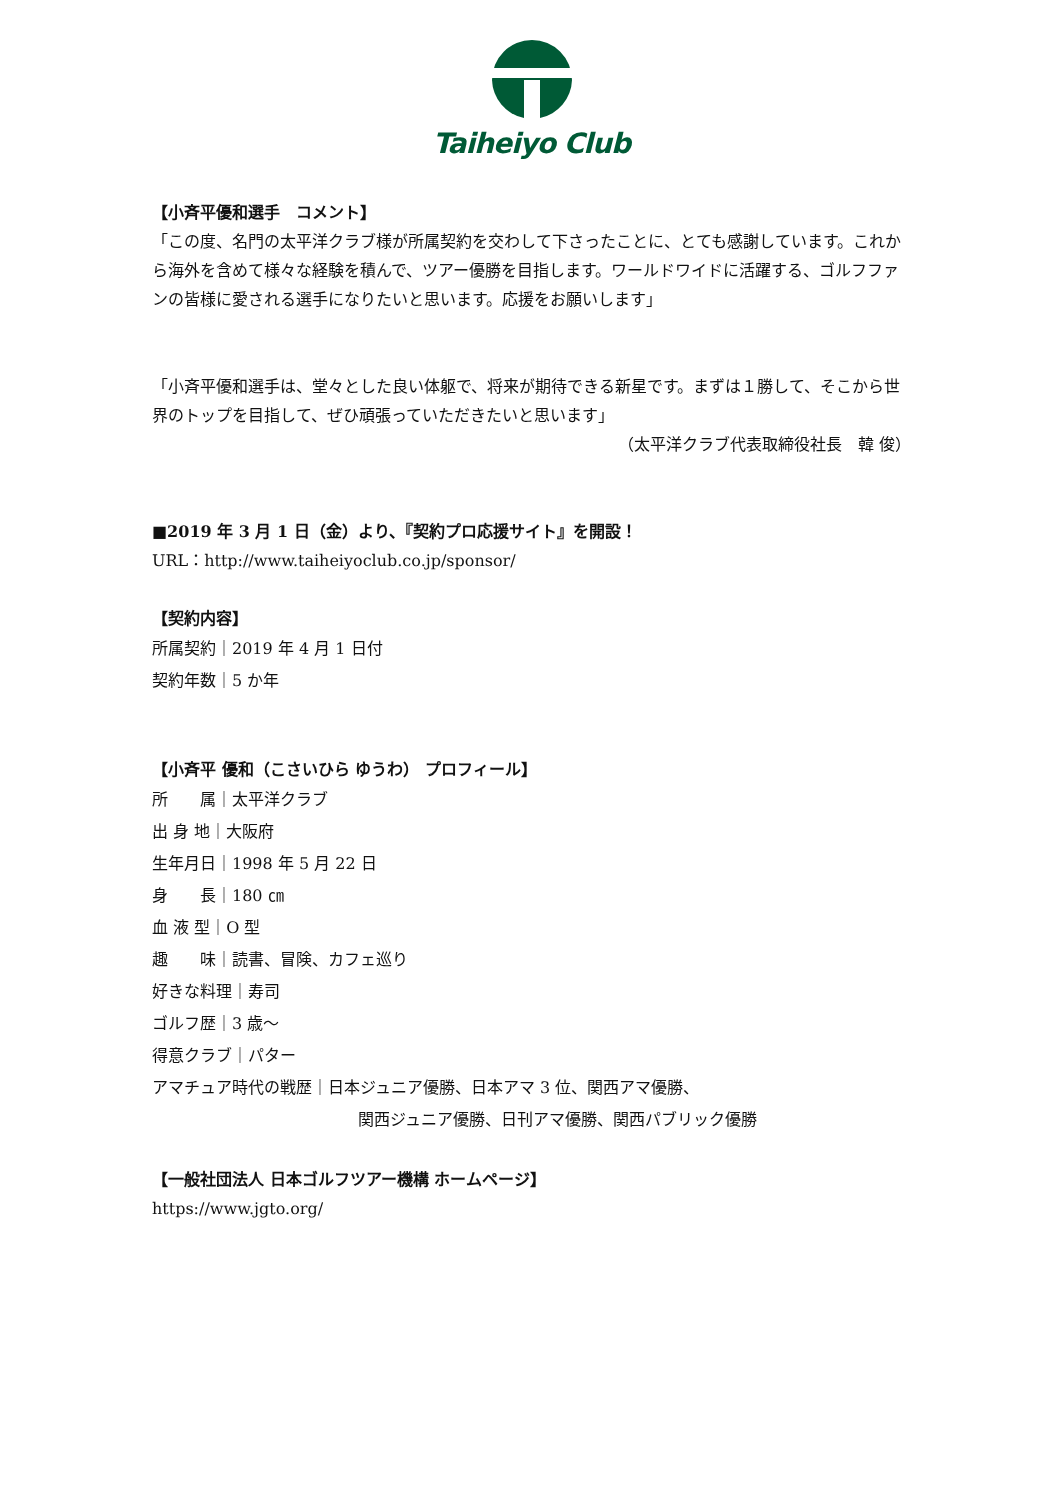Taiheiyo Club
【小斉平優和選手　コメント】
「この度、名門の太平洋クラブ様が所属契約を交わして下さったことに、とても感謝しています。これから海外を含めて様々な経験を積んで、ツアー優勝を目指します。ワールドワイドに活躍する、ゴルフファンの皆様に愛される選手になりたいと思います。応援をお願いします」
「小斉平優和選手は、堂々とした良い体躯で、将来が期待できる新星です。まずは１勝して、そこから世界のトップを目指して、ぜひ頑張っていただきたいと思います」
（太平洋クラブ代表取締役社長　韓 俊）
■2019 年 3 月 1 日（金）より、『契約プロ応援サイト』を開設！
URL：http://www.taiheiyoclub.co.jp/sponsor/
【契約内容】
所属契約｜2019 年 4 月 1 日付
契約年数｜5 か年
【小斉平 優和（こさいひら ゆうわ） プロフィール】
所　　属｜太平洋クラブ
出 身 地｜大阪府
生年月日｜1998 年 5 月 22 日
身　　長｜180 ㎝
血 液 型｜O 型
趣　　味｜読書、冒険、カフェ巡り
好きな料理｜寿司
ゴルフ歴｜3 歳～
得意クラブ｜パター
アマチュア時代の戦歴｜日本ジュニア優勝、日本アマ 3 位、関西アマ優勝、
関西ジュニア優勝、日刊アマ優勝、関西パブリック優勝
【一般社団法人 日本ゴルフツアー機構 ホームページ】
https://www.jgto.org/